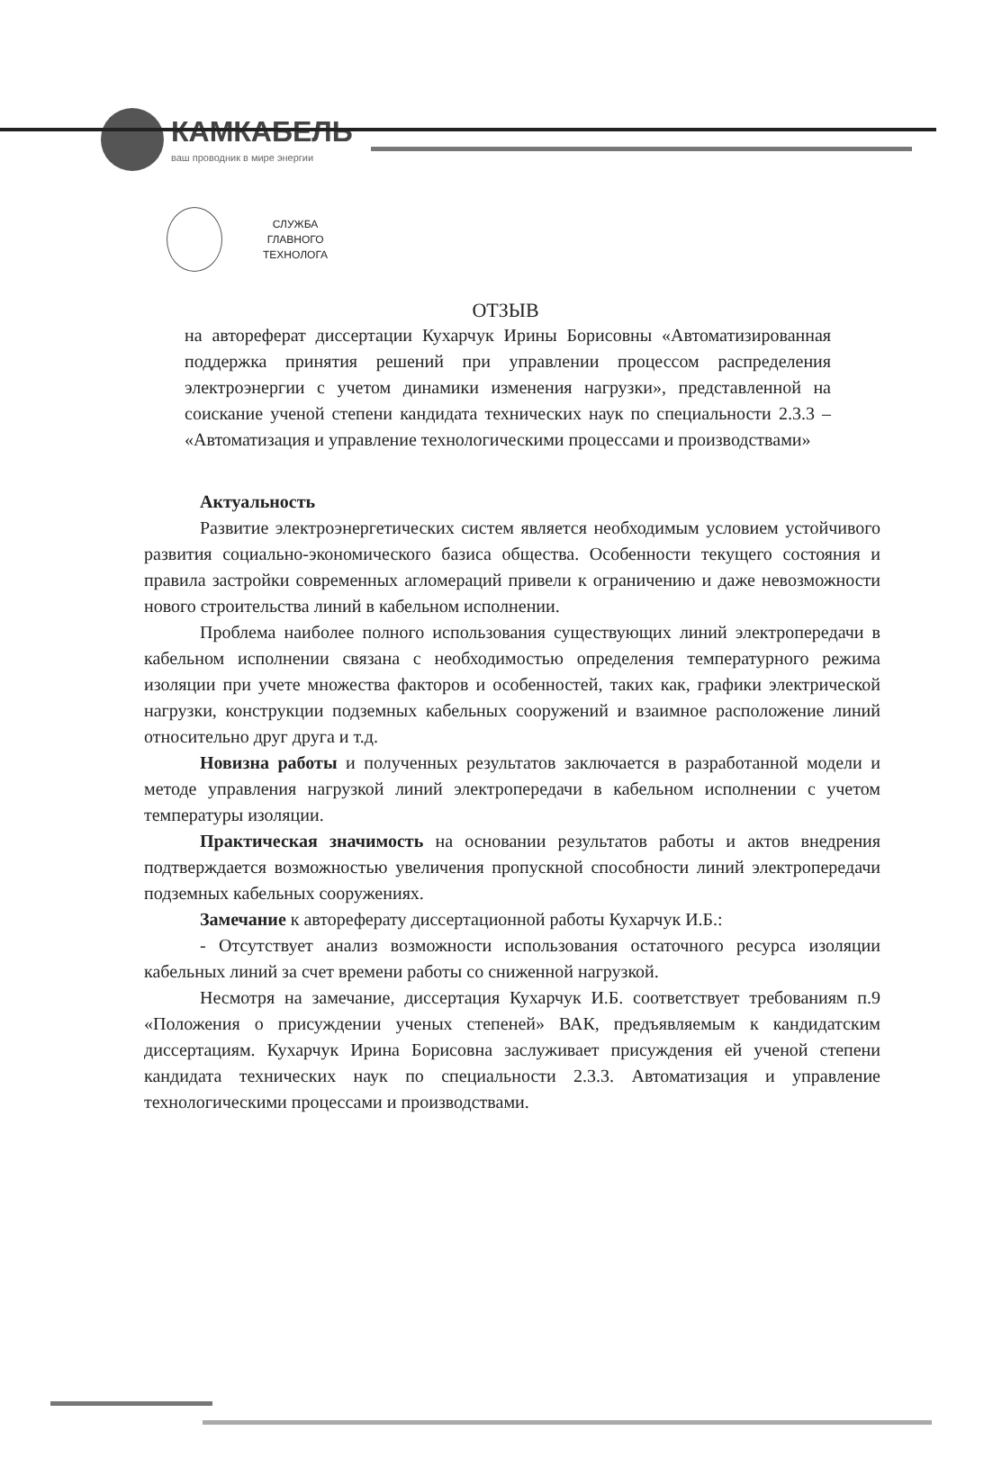КАМКАБЕЛЬ
ваш проводник в мире энергии
СЛУЖБА
ГЛАВНОГО
ТЕХНОЛОГА
ОТЗЫВ
на автореферат диссертации Кухарчук Ирины Борисовны «Автоматизированная поддержка принятия решений при управлении процессом распределения электроэнергии с учетом динамики изменения нагрузки», представленной на соискание ученой степени кандидата технических наук по специальности 2.3.3 – «Автоматизация и управление технологическими процессами и производствами»
Актуальность
Развитие электроэнергетических систем является необходимым условием устойчивого развития социально-экономического базиса общества. Особенности текущего состояния и правила застройки современных агломераций привели к ограничению и даже невозможности нового строительства линий в кабельном исполнении.
Проблема наиболее полного использования существующих линий электропередачи в кабельном исполнении связана с необходимостью определения температурного режима изоляции при учете множества факторов и особенностей, таких как, графики электрической нагрузки, конструкции подземных кабельных сооружений и взаимное расположение линий относительно друг друга и т.д.
Новизна работы и полученных результатов заключается в разработанной модели и методе управления нагрузкой линий электропередачи в кабельном исполнении с учетом температуры изоляции.
Практическая значимость на основании результатов работы и актов внедрения подтверждается возможностью увеличения пропускной способности линий электропередачи подземных кабельных сооружениях.
Замечание к автореферату диссертационной работы Кухарчук И.Б.:
- Отсутствует анализ возможности использования остаточного ресурса изоляции кабельных линий за счет времени работы со сниженной нагрузкой.
Несмотря на замечание, диссертация Кухарчук И.Б. соответствует требованиям п.9 «Положения о присуждении ученых степеней» ВАК, предъявляемым к кандидатским диссертациям. Кухарчук Ирина Борисовна заслуживает присуждения ей ученой степени кандидата технических наук по специальности 2.3.3. Автоматизация и управление технологическими процессами и производствами.